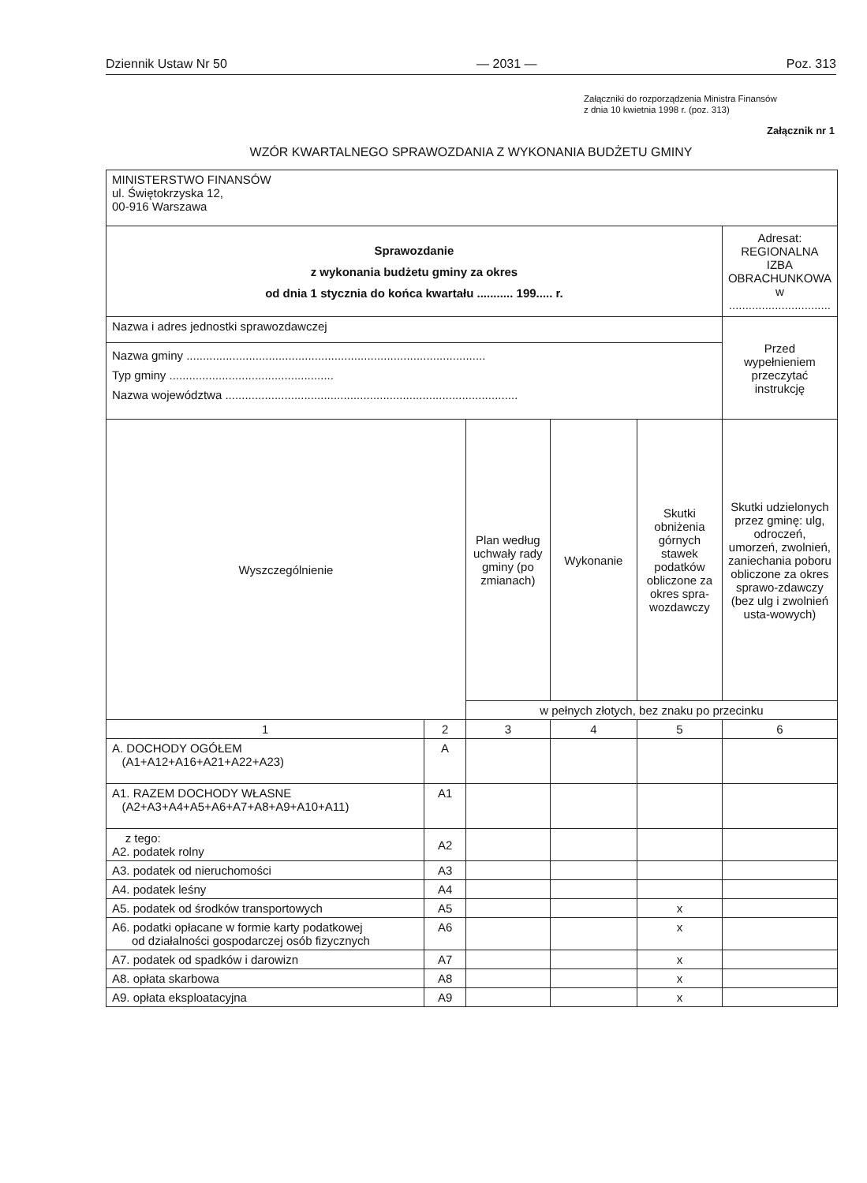Dziennik Ustaw Nr 50 — 2031 — Poz. 313
Załączniki do rozporządzenia Ministra Finansów
z dnia 10 kwietnia 1998 r. (poz. 313)
Załącznik nr 1
WZÓR KWARTALNEGO SPRAWOZDANIA Z WYKONANIA BUDŻETU GMINY
| MINISTERSTWO FINANSÓW ul. Świętokrzyska 12, 00-916 Warszawa | | | | | |
| Sprawozdanie z wykonania budżetu gminy za okres od dnia 1 stycznia do końca kwartału ........... 199..... r. | | | | | Adresat: REGIONALNA IZBA OBRACHUNKOWA w ............................... |
| Nazwa i adres jednostki sprawozdawczej | | | | | Przed wypełnieniem przeczytać instrukcję |
| Nazwa gminy ........................................................................................... Typ gminy .................................................. Nazwa województwa ......................................................................................... | | | | | |
| Wyszczególnienie | | Plan według uchwały rady gminy (po zmianach) | Wykonanie | Skutki obniżenia górnych stawek podatków obliczone za okres spra-wozdawczy | Skutki udzielonych przez gminę: ulg, odroczeń, umorzeń, zwolnień, zaniechania poboru obliczone za okres sprawo-zdawczy (bez ulg i zwolnień usta-wowych) |
| | | w pełnych złotych, bez znaku po przecinku | | | |
| 1 | 2 | 3 | 4 | 5 | 6 |
| A. DOCHODY OGÓŁEM (A1+A12+A16+A21+A22+A23) | A | | | | |
| A1. RAZEM DOCHODY WŁASNE (A2+A3+A4+A5+A6+A7+A8+A9+A10+A11) | A1 | | | | |
| z tego: A2. podatek rolny | A2 | | | | |
| A3. podatek od nieruchomości | A3 | | | | |
| A4. podatek leśny | A4 | | | | |
| A5. podatek od środków transportowych | A5 | | | x | |
| A6. podatki opłacane w formie karty podatkowej od działalności gospodarczej osób fizycznych | A6 | | | x | |
| A7. podatek od spadków i darowizn | A7 | | | x | |
| A8. opłata skarbowa | A8 | | | x | |
| A9. opłata eksploatacyjna | A9 | | | x | |